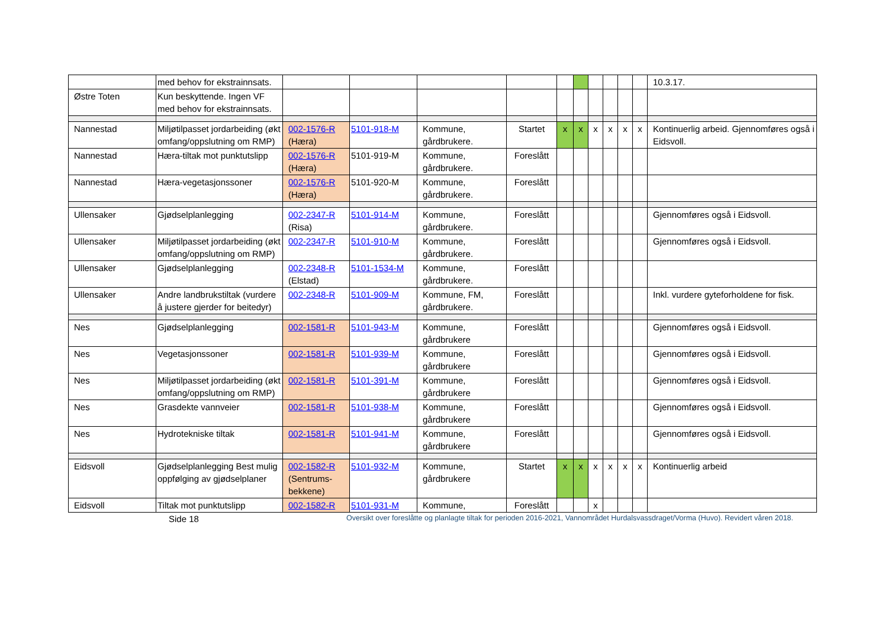| | med behov for ekstrainnsats. | | | | | | | | | | | 10.3.17. |
| Østre Toten | Kun beskyttende. Ingen VF med behov for ekstrainnsats. | | | | | | | | | | | |
| Nannestad | Miljøtilpasset jordarbeiding (økt omfang/oppslutning om RMP) | 002-1576-R (Hæra) | 5101-918-M | Kommune, gårdbrukere. | Startet | x | x | x | x | x | x | Kontinuerlig arbeid. Gjennomføres også i Eidsvoll. |
| Nannestad | Hæra-tiltak mot punktutslipp | 002-1576-R (Hæra) | 5101-919-M | Kommune, gårdbrukere. | Foreslått | | | | | | | |
| Nannestad | Hæra-vegetasjonssoner | 002-1576-R (Hæra) | 5101-920-M | Kommune, gårdbrukere. | Foreslått | | | | | | | |
| Ullensaker | Gjødselplanlegging | 002-2347-R (Risa) | 5101-914-M | Kommune, gårdbrukere. | Foreslått | | | | | | | Gjennomføres også i Eidsvoll. |
| Ullensaker | Miljøtilpasset jordarbeiding (økt omfang/oppslutning om RMP) | 002-2347-R | 5101-910-M | Kommune, gårdbrukere. | Foreslått | | | | | | | Gjennomføres også i Eidsvoll. |
| Ullensaker | Gjødselplanlegging | 002-2348-R (Elstad) | 5101-1534-M | Kommune, gårdbrukere. | Foreslått | | | | | | | |
| Ullensaker | Andre landbrukstiltak (vurdere å justere gjerder for beitedyr) | 002-2348-R | 5101-909-M | Kommune, FM, gårdbrukere. | Foreslått | | | | | | | Inkl. vurdere gyteforholdene for fisk. |
| Nes | Gjødselplanlegging | 002-1581-R | 5101-943-M | Kommune, gårdbrukere | Foreslått | | | | | | | Gjennomføres også i Eidsvoll. |
| Nes | Vegetasjonssoner | 002-1581-R | 5101-939-M | Kommune, gårdbrukere | Foreslått | | | | | | | Gjennomføres også i Eidsvoll. |
| Nes | Miljøtilpasset jordarbeiding (økt omfang/oppslutning om RMP) | 002-1581-R | 5101-391-M | Kommune, gårdbrukere | Foreslått | | | | | | | Gjennomføres også i Eidsvoll. |
| Nes | Grasdekte vannveier | 002-1581-R | 5101-938-M | Kommune, gårdbrukere | Foreslått | | | | | | | Gjennomføres også i Eidsvoll. |
| Nes | Hydrotekniske tiltak | 002-1581-R | 5101-941-M | Kommune, gårdbrukere | Foreslått | | | | | | | Gjennomføres også i Eidsvoll. |
| Eidsvoll | Gjødselplanlegging Best mulig oppfølging av gjødselplaner | 002-1582-R (Sentrums-bekkene) | 5101-932-M | Kommune, gårdbrukere | Startet | x | x | x | x | x | x | Kontinuerlig arbeid |
| Eidsvoll | Tiltak mot punktutslipp | 002-1582-R | 5101-931-M | Kommune, | Foreslått | | | x | | | | |
Side 18 Oversikt over foreslåtte og planlagte tiltak for perioden 2016-2021, Vannområdet Hurdalsvassdraget/Vorma (Huvo). Revidert våren 2018.